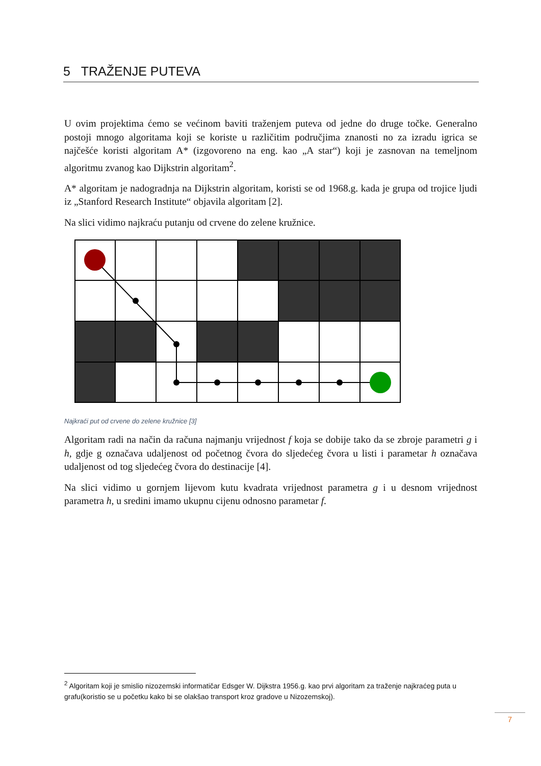5 TRAŽENJE PUTEVA
U ovim projektima ćemo se većinom baviti traženjem puteva od jedne do druge točke. Generalno postoji mnogo algoritama koji se koriste u različitim područjima znanosti no za izradu igrica se najčešće koristi algoritam A* (izgovoreno na eng. kao „A star“) koji je zasnovan na temeljnom algoritmu zvanog kao Dijkstrin algoritam<sup>2</sup>.
A* algoritam je nadogradnja na Dijkstrin algoritam, koristi se od 1968.g. kada je grupa od trojice ljudi iz „Stanford Research Institute“ objavila algoritam [2].
Na slici vidimo najkraću putanju od crvene do zelene kružnice.
Najkraći put od crvene do zelene kružnice [3]
Algoritam radi na način da računa najmanju vrijednost f koja se dobije tako da se zbroje parametri g i h, gdje g označava udaljenost od početnog čvora do sljedećeg čvora u listi i parametar h označava udaljenost od tog sljedećeg čvora do destinacije [4].
Na slici vidimo u gornjem lijevom kutu kvadrata vrijednost parametra g i u desnom vrijednost parametra h, u sredini imamo ukupnu cijenu odnosno parametar f.
<sup>2</sup> Algoritam koji je smislio nizozemski informatičar Edsger W. Dijkstra 1956.g. kao prvi algoritam za traženje najkraćeg puta u grafu(koristio se u početku kako bi se olakšao transport kroz gradove u Nizozemskoj).
7